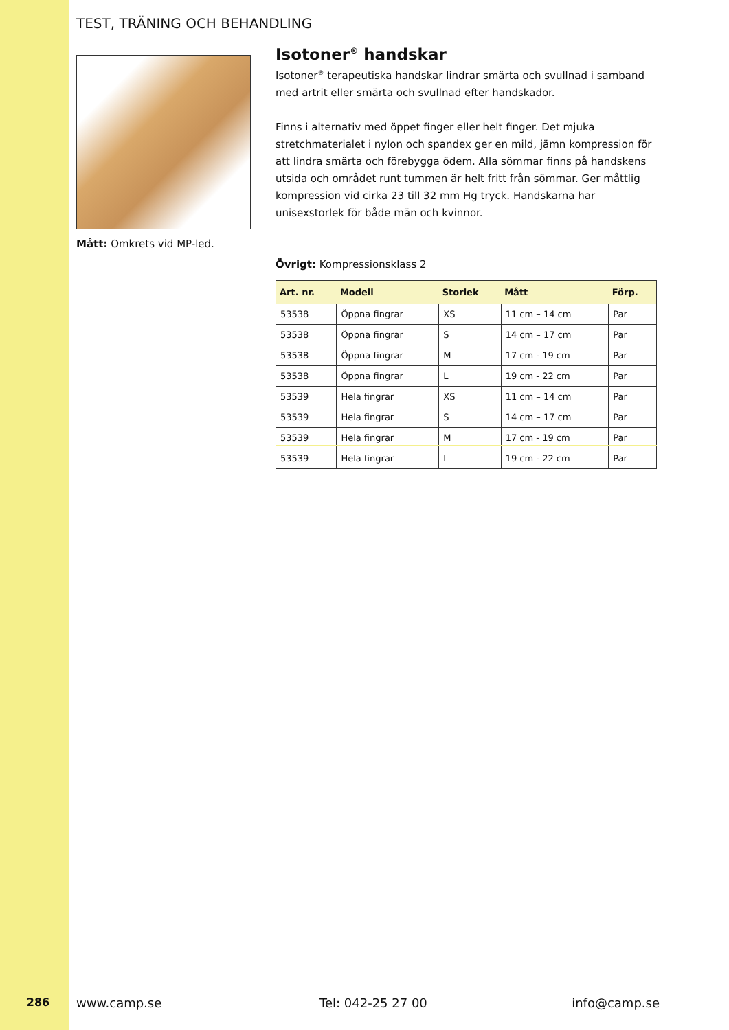TEST, TRÄNING OCH BEHANDLING
Mått: Omkrets vid MP-led.
Isotoner<sup>®</sup> handskar
Isotoner<sup>®</sup> terapeutiska handskar lindrar smärta och svullnad i samband med artrit eller smärta och svullnad efter handskador.
Finns i alternativ med öppet finger eller helt finger. Det mjuka stretchmaterialet i nylon och spandex ger en mild, jämn kompression för att lindra smärta och förebygga ödem. Alla sömmar finns på handskens utsida och området runt tummen är helt fritt från sömmar. Ger måttlig kompression vid cirka 23 till 32 mm Hg tryck. Handskarna har unisexstorlek för både män och kvinnor.
Övrigt: Kompressionsklass 2
| Art. nr. | Modell | Storlek | Mått | Förp. |
| --- | --- | --- | --- | --- |
| 53538 | Öppna fingrar | XS | 11 cm – 14 cm | Par |
| 53538 | Öppna fingrar | S | 14 cm – 17 cm | Par |
| 53538 | Öppna fingrar | M | 17 cm - 19 cm | Par |
| 53538 | Öppna fingrar | L | 19 cm - 22 cm | Par |
| 53539 | Hela fingrar | XS | 11 cm – 14 cm | Par |
| 53539 | Hela fingrar | S | 14 cm – 17 cm | Par |
| 53539 | Hela fingrar | M | 17 cm - 19 cm | Par |
| 53539 | Hela fingrar | L | 19 cm - 22 cm | Par |
286 www.camp.se Tel: 042-25 27 00 info@camp.se